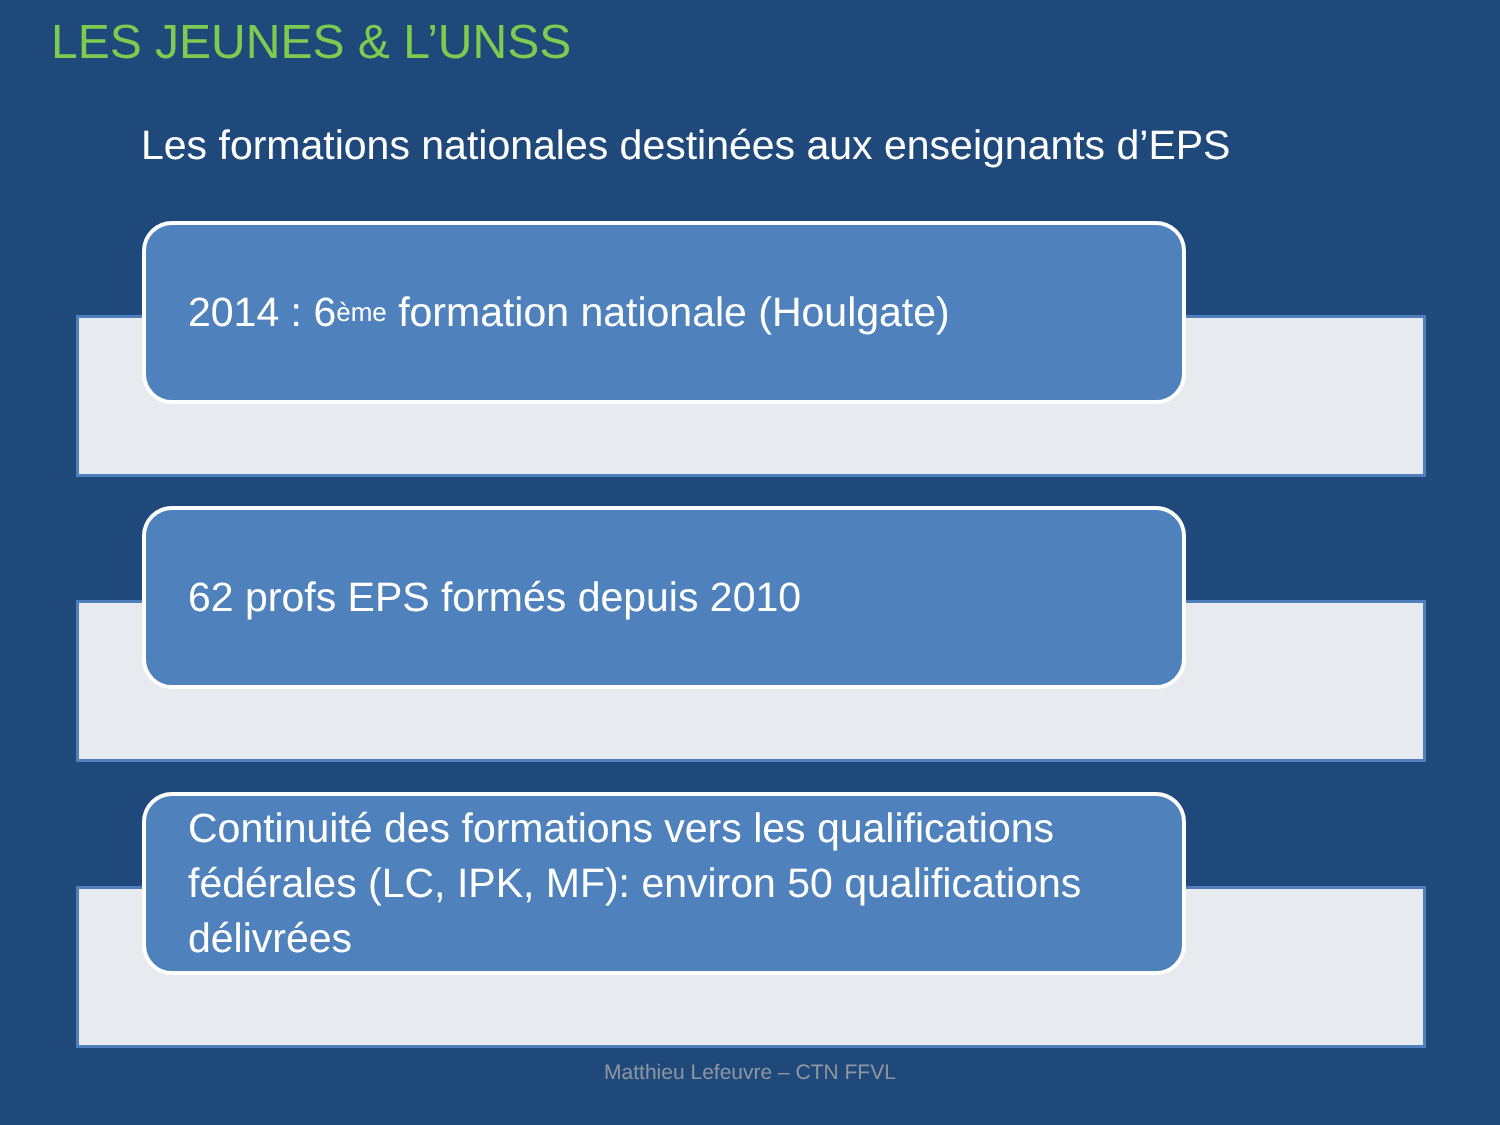LES JEUNES & L’UNSS
Les formations nationales destinées aux enseignants d’EPS
2014 : 6<sup>ème</sup> formation nationale (Houlgate)
62 profs EPS formés depuis 2010
Continuité des formations vers les qualifications fédérales (LC, IPK, MF): environ 50 qualifications délivrées
Matthieu Lefeuvre – CTN FFVL